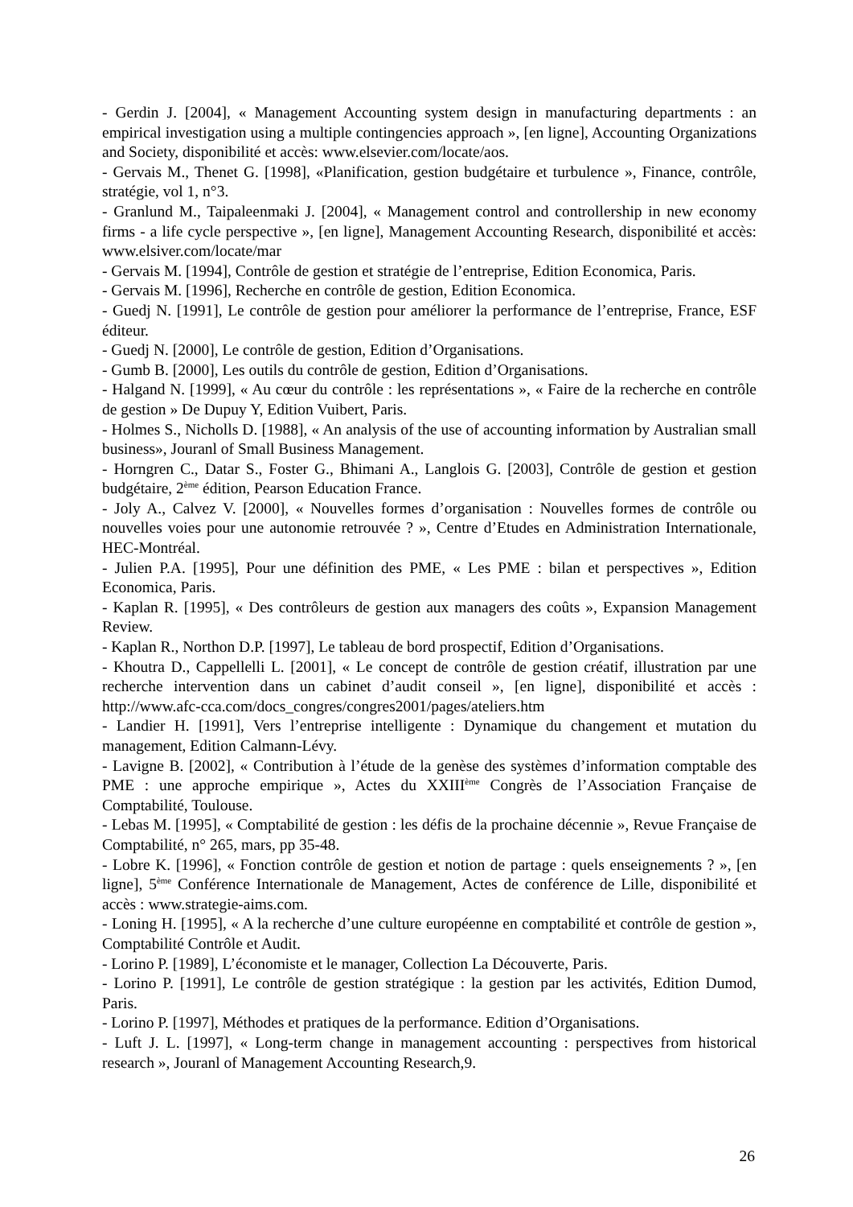- Gerdin J. [2004], « Management Accounting system design in manufacturing departments : an empirical investigation using a multiple contingencies approach », [en ligne], Accounting Organizations and Society, disponibilité et accès: www.elsevier.com/locate/aos.
- Gervais M., Thenet G. [1998], «Planification, gestion budgétaire et turbulence », Finance, contrôle, stratégie, vol 1, n°3.
- Granlund M., Taipaleenmaki J. [2004], « Management control and controllership in new economy firms - a life cycle perspective », [en ligne], Management Accounting Research, disponibilité et accès: www.elsiver.com/locate/mar
- Gervais M. [1994], Contrôle de gestion et stratégie de l’entreprise, Edition Economica, Paris.
- Gervais M. [1996], Recherche en contrôle de gestion, Edition Economica.
- Guedj N. [1991], Le contrôle de gestion pour améliorer la performance de l’entreprise, France, ESF éditeur.
- Guedj N. [2000], Le contrôle de gestion, Edition d’Organisations.
- Gumb B. [2000], Les outils du contrôle de gestion, Edition d’Organisations.
- Halgand N. [1999], « Au cœur du contrôle : les représentations », « Faire de la recherche en contrôle de gestion » De Dupuy Y, Edition Vuibert, Paris.
- Holmes S., Nicholls D. [1988], « An analysis of the use of accounting information by Australian small business», Jouranl of Small Business Management.
- Horngren C., Datar S., Foster G., Bhimani A., Langlois G. [2003], Contrôle de gestion et gestion budgétaire, 2<sup>ème</sup> édition, Pearson Education France.
- Joly A., Calvez V. [2000], « Nouvelles formes d’organisation : Nouvelles formes de contrôle ou nouvelles voies pour une autonomie retrouvée ? », Centre d’Etudes en Administration Internationale, HEC-Montréal.
- Julien P.A. [1995], Pour une définition des PME, « Les PME : bilan et perspectives », Edition Economica, Paris.
- Kaplan R. [1995], « Des contrôleurs de gestion aux managers des coûts », Expansion Management Review.
- Kaplan R., Northon D.P. [1997], Le tableau de bord prospectif, Edition d’Organisations.
- Khoutra D., Cappellelli L. [2001], « Le concept de contrôle de gestion créatif, illustration par une recherche intervention dans un cabinet d’audit conseil », [en ligne], disponibilité et accès : http://www.afc-cca.com/docs_congres/congres2001/pages/ateliers.htm
- Landier H. [1991], Vers l’entreprise intelligente : Dynamique du changement et mutation du management, Edition Calmann-Lévy.
- Lavigne B. [2002], « Contribution à l’étude de la genèse des systèmes d’information comptable des PME : une approche empirique », Actes du XXIII<sup>ème</sup> Congrès de l’Association Française de Comptabilité, Toulouse.
- Lebas M. [1995], « Comptabilité de gestion : les défis de la prochaine décennie », Revue Française de Comptabilité, n° 265, mars, pp 35-48.
- Lobre K. [1996], « Fonction contrôle de gestion et notion de partage : quels enseignements ? », [en ligne], 5<sup>ème</sup> Conférence Internationale de Management, Actes de conférence de Lille, disponibilité et accès : www.strategie-aims.com.
- Loning H. [1995], « A la recherche d’une culture européenne en comptabilité et contrôle de gestion », Comptabilité Contrôle et Audit.
- Lorino P. [1989], L’économiste et le manager, Collection La Découverte, Paris.
- Lorino P. [1991], Le contrôle de gestion stratégique : la gestion par les activités, Edition Dumod, Paris.
- Lorino P. [1997], Méthodes et pratiques de la performance. Edition d’Organisations.
- Luft J. L. [1997], « Long-term change in management accounting : perspectives from historical research », Jouranl of Management Accounting Research,9.
26